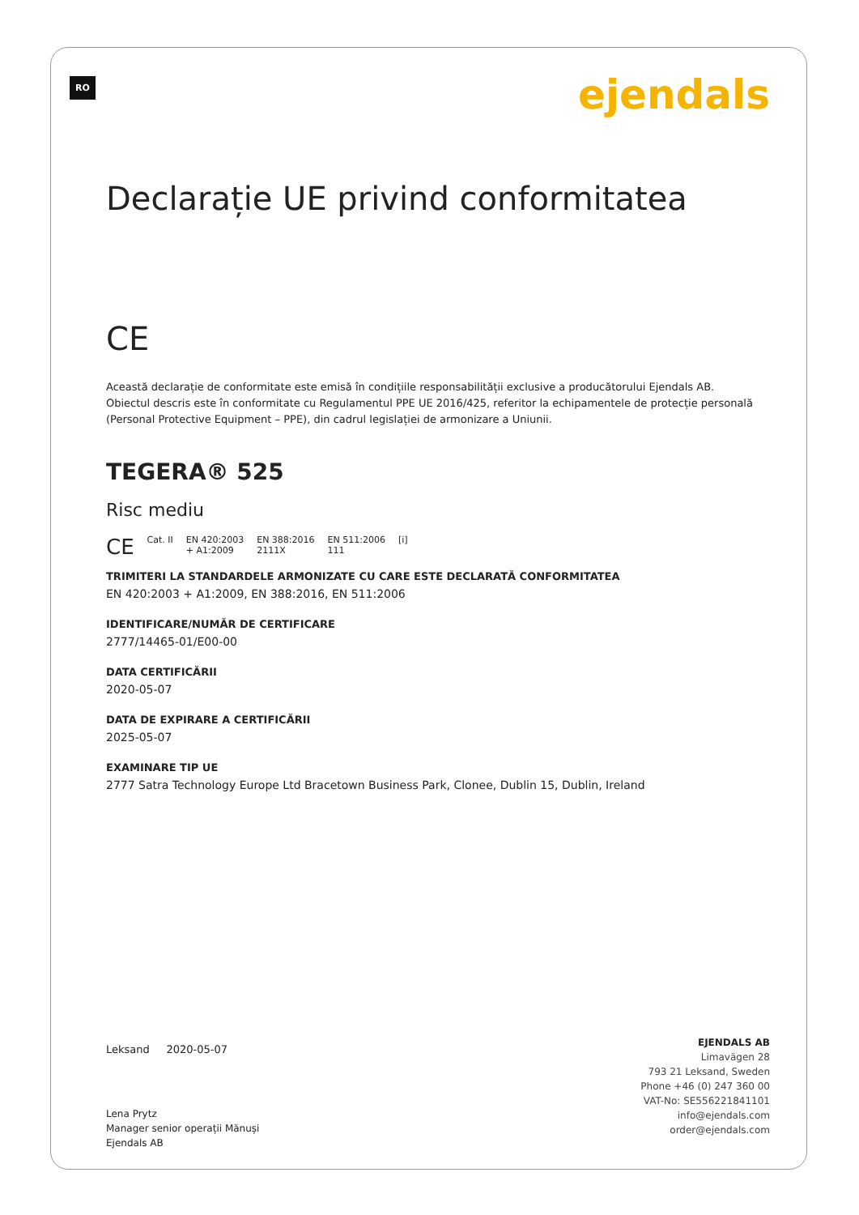RO ejendals
Declarație UE privind conformitatea
CE
Această declarație de conformitate este emisă în condițiile responsabilității exclusive a producătorului Ejendals AB.
Obiectul descris este în conformitate cu Regulamentul PPE UE 2016/425, referitor la echipamentele de protecție personală
(Personal Protective Equipment – PPE), din cadrul legislației de armonizare a Uniunii.
TEGERA® 525
Risc mediu
CE Cat. II EN 420:2003
+ A1:2009 EN 388:2016
2111X EN 511:2006
111 [i]
TRIMITERI LA STANDARDELE ARMONIZATE CU CARE ESTE DECLARATĂ CONFORMITATEA
EN 420:2003 + A1:2009, EN 388:2016, EN 511:2006
IDENTIFICARE/NUMĂR DE CERTIFICARE
2777/14465-01/E00-00
DATA CERTIFICĂRII
2020-05-07
DATA DE EXPIRARE A CERTIFICĂRII
2025-05-07
EXAMINARE TIP UE
2777 Satra Technology Europe Ltd Bracetown Business Park, Clonee, Dublin 15, Dublin, Ireland
Leksand 2020-05-07
Lena Prytz
Manager senior operații Mănuși
Ejendals AB
EJENDALS AB
Limavägen 28
793 21 Leksand, Sweden
Phone +46 (0) 247 360 00
VAT-No: SE556221841101
info@ejendals.com
order@ejendals.com